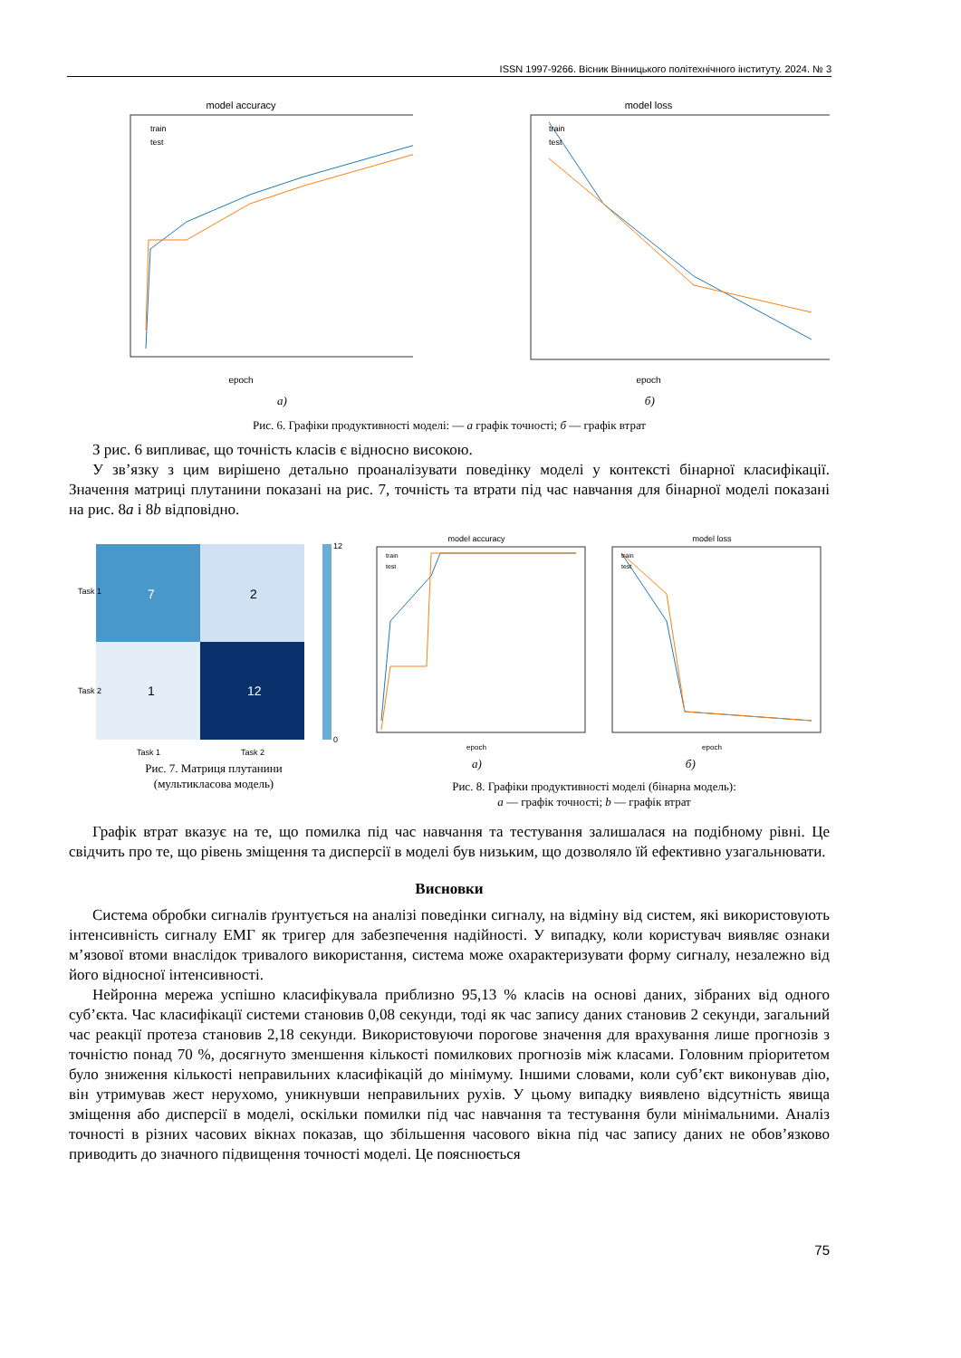ISSN 1997-9266. Вісник Вінницького політехнічного інституту. 2024. № 3
model accuracy
epoch
train
test
model loss
epoch
train
test
а) б)
Рис. 6. Графіки продуктивності моделі: — а графік точності; б — графік втрат
З рис. 6 випливає, що точність класів є відносно високою.
У зв’язку з цим вирішено детально проаналізувати поведінку моделі у контексті бінарної класифікації. Значення матриці плутанини показані на рис. 7, точність та втрати під час навчання для бінарної моделі показані на рис. 8a і 8b відповідно.
7
2
1
12
12
0
Task 1
Task 2
Task 1
Task 2
Рис. 7. Матриця плутанини
(мультикласова модель)
model accuracy
train
test
epoch
model loss
train
test
epoch
а) б)
Рис. 8. Графіки продуктивності моделі (бінарна модель):
a — графік точності; b — графік втрат
Графік втрат вказує на те, що помилка під час навчання та тестування залишалася на подібному рівні. Це свідчить про те, що рівень зміщення та дисперсії в моделі був низьким, що дозволяло їй ефективно узагальнювати.
Висновки
Система обробки сигналів ґрунтується на аналізі поведінки сигналу, на відміну від систем, які використовують інтенсивність сигналу ЕМГ як тригер для забезпечення надійності. У випадку, коли користувач виявляє ознаки м’язової втоми внаслідок тривалого використання, система може охарактеризувати форму сигналу, незалежно від його відносної інтенсивності.
Нейронна мережа успішно класифікувала приблизно 95,13 % класів на основі даних, зібраних від одного суб’єкта. Час класифікації системи становив 0,08 секунди, тоді як час запису даних становив 2 секунди, загальний час реакції протеза становив 2,18 секунди. Використовуючи порогове значення для врахування лише прогнозів з точністю понад 70 %, досягнуто зменшення кількості помилкових прогнозів між класами. Головним пріоритетом було зниження кількості неправильних класифікацій до мінімуму. Іншими словами, коли суб’єкт виконував дію, він утримував жест нерухомо, уникнувши неправильних рухів. У цьому випадку виявлено відсутність явища зміщення або дисперсії в моделі, оскільки помилки під час навчання та тестування були мінімальними. Аналіз точності в різних часових вікнах показав, що збільшення часового вікна під час запису даних не обов’язково приводить до значного підвищення точності моделі. Це пояснюється
75